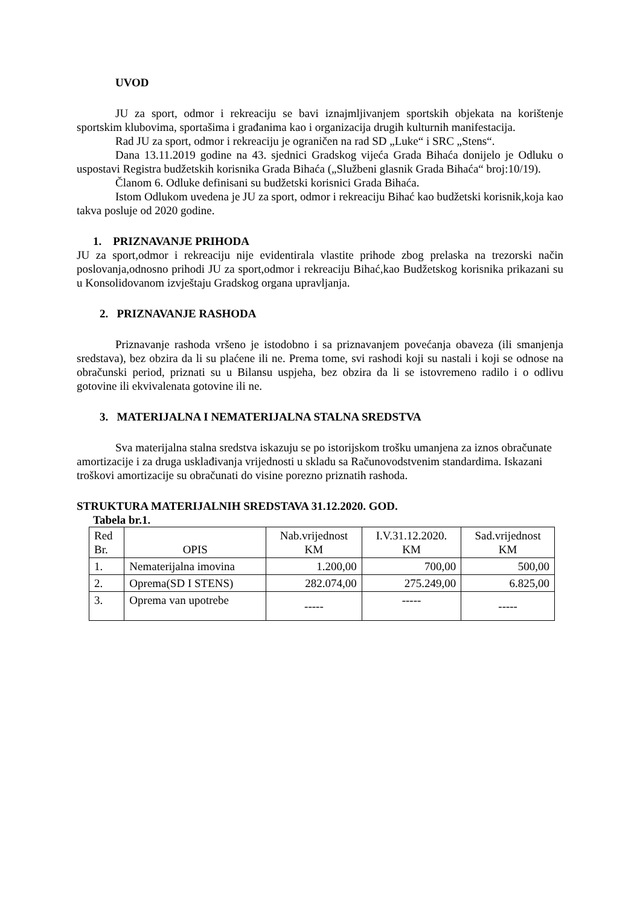UVOD
JU za sport, odmor i rekreaciju se bavi iznajmljivanjem sportskih objekata na korištenje sportskim klubovima, sportašima i građanima kao i organizacija drugih kulturnih manifestacija.
Rad JU za sport, odmor i rekreaciju je ograničen na rad SD „Luke“ i SRC „Stens“.
Dana 13.11.2019 godine na 43. sjednici Gradskog vijeća Grada Bihaća donijelo je Odluku o uspostavi Registra budžetskih korisnika Grada Bihaća („Službeni glasnik Grada Bihaća“ broj:10/19).
Članom 6. Odluke definisani su budžetski korisnici Grada Bihaća.
Istom Odlukom uvedena je JU za sport, odmor i rekreaciju Bihać kao budžetski korisnik,koja kao takva posluje od 2020 godine.
1. PRIZNAVANJE PRIHODA
JU za sport,odmor i rekreaciju nije evidentirala vlastite prihode zbog prelaska na trezorski način poslovanja,odnosno prihodi JU za sport,odmor i rekreaciju Bihać,kao Budžetskog korisnika prikazani su u Konsolidovanom izvještaju Gradskog organa upravljanja.
2. PRIZNAVANJE RASHODA
Priznavanje rashoda vršeno je istodobno i sa priznavanjem povećanja obaveza (ili smanjenja sredstava), bez obzira da li su plaćene ili ne. Prema tome, svi rashodi koji su nastali i koji se odnose na obračunski period, priznati su u Bilansu uspjeha, bez obzira da li se istovremeno radilo i o odlivu gotovine ili ekvivalenata gotovine ili ne.
3. MATERIJALNA I NEMATERIJALNA STALNA SREDSTVA
Sva materijalna stalna sredstva iskazuju se po istorijskom trošku umanjena za iznos obračunate amortizacije i za druga usklađivanja vrijednosti u skladu sa Računovodstvenim standardima. Iskazani troškovi amortizacije su obračunati do visine porezno priznatih rashoda.
STRUKTURA MATERIJALNIH SREDSTAVA 31.12.2020. GOD.
Tabela br.1.
| Red Br. | OPIS | Nab.vrijednost KM | I.V.31.12.2020. KM | Sad.vrijednost KM |
| --- | --- | --- | --- | --- |
| 1. | Nematerijalna imovina | 1.200,00 | 700,00 | 500,00 |
| 2. | Oprema(SD I STENS) | 282.074,00 | 275.249,00 | 6.825,00 |
| 3. | Oprema van upotrebe | ----- | ----- | ----- |